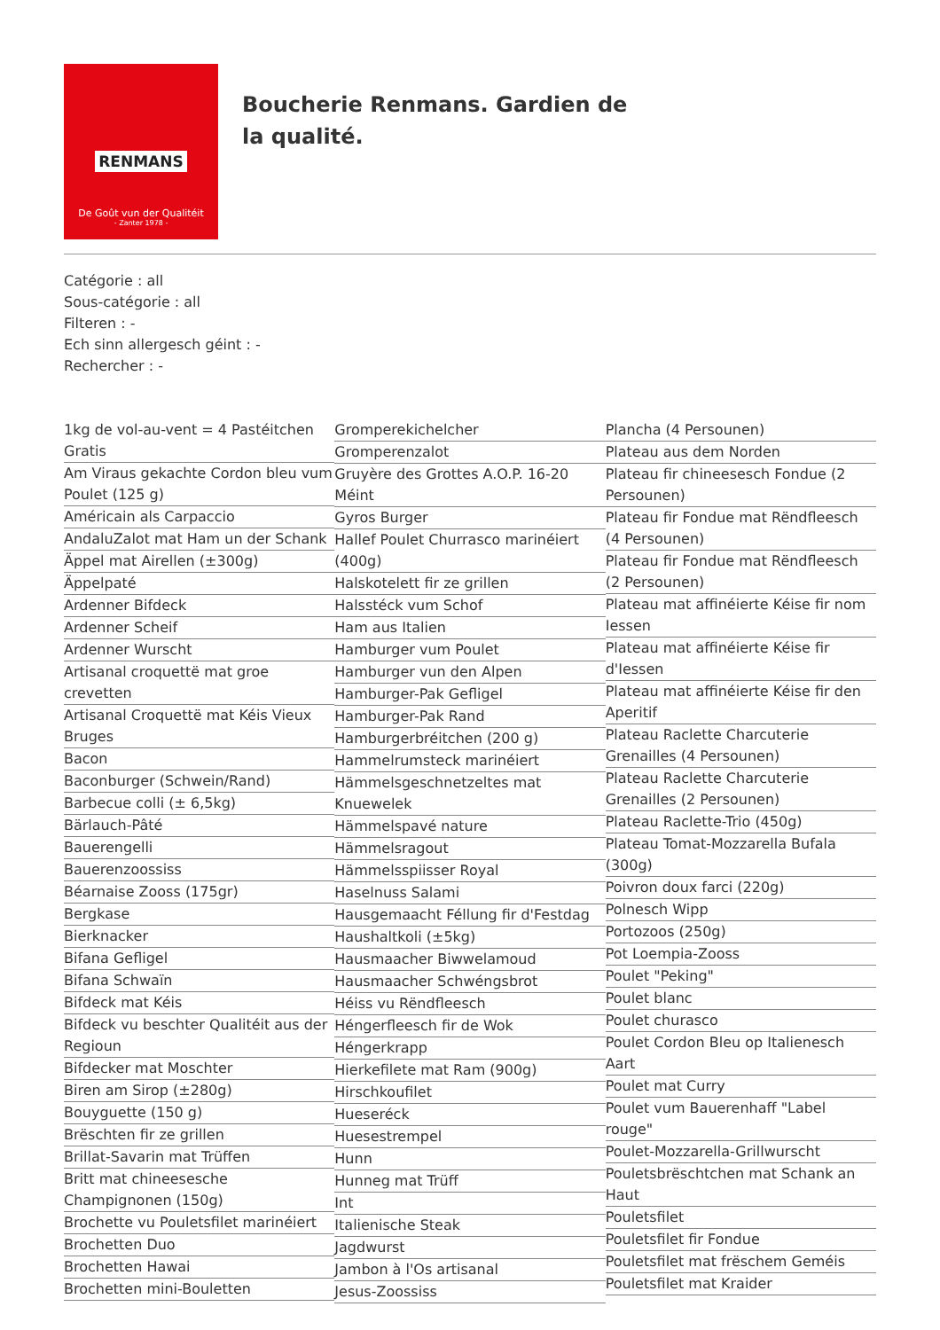RENMANS
De Goût vun der Qualitéit
- Zanter 1978 -
Boucherie Renmans. Gardien de la qualité.
Catégorie : all
Sous-catégorie : all
Filteren : -
Ech sinn allergesch géint : -
Rechercher : -
1kg de vol-au-vent = 4 Pastéitchen Gratis
Am Viraus gekachte Cordon bleu vum Poulet (125 g)
Américain als Carpaccio
AndaluZalot mat Ham un der Schank
Äppel mat Airellen (±300g)
Äppelpaté
Ardenner Bifdeck
Ardenner Scheif
Ardenner Wurscht
Artisanal croquettë mat groe crevetten
Artisanal Croquettë mat Kéis Vieux Bruges
Bacon
Baconburger (Schwein/Rand)
Barbecue colli (± 6,5kg)
Bärlauch-Pâté
Bauerengelli
Bauerenzoossiss
Béarnaise Zooss (175gr)
Bergkase
Bierknacker
Bifana Gefligel
Bifana Schwaïn
Bifdeck mat Kéis
Bifdeck vu beschter Qualitéit aus der Regioun
Bifdecker mat Moschter
Biren am Sirop (±280g)
Bouyguette (150 g)
Brëschten fir ze grillen
Brillat-Savarin mat Trüffen
Britt mat chineesesche Champignonen (150g)
Brochette vu Pouletsfilet marinéiert
Brochetten Duo
Brochetten Hawai
Brochetten mini-Bouletten
Gromperekichelcher
Gromperenzalot
Gruyère des Grottes A.O.P. 16-20 Méint
Gyros Burger
Hallef Poulet Churrasco marinéiert (400g)
Halskotelett fir ze grillen
Halsstéck vum Schof
Ham aus Italien
Hamburger vum Poulet
Hamburger vun den Alpen
Hamburger-Pak Gefligel
Hamburger-Pak Rand
Hamburgerbréitchen (200 g)
Hammelrumsteck marinéiert
Hämmelsgeschnetzeltes mat Knuewelek
Hämmelspavé nature
Hämmelsragout
Hämmelsspiisser Royal
Haselnuss Salami
Hausgemaacht Féllung fir d'Festdag
Haushaltkoli (±5kg)
Hausmaacher Biwwelamoud
Hausmaacher Schwéngsbrot
Héiss vu Rëndfleesch
Héngerfleesch fir de Wok
Héngerkrapp
Hierkefilete mat Ram (900g)
Hirschkoufilet
Hueseréck
Huesestrempel
Hunn
Hunneg mat Trüff
Int
Italienische Steak
Jagdwurst
Jambon à l'Os artisanal
Jesus-Zoossiss
Plancha (4 Persounen)
Plateau aus dem Norden
Plateau fir chineesesch Fondue (2 Persounen)
Plateau fir Fondue mat Rëndfleesch (4 Persounen)
Plateau fir Fondue mat Rëndfleesch (2 Persounen)
Plateau mat affinéierte Kéise fir nom Iessen
Plateau mat affinéierte Kéise fir d'Iessen
Plateau mat affinéierte Kéise fir den Aperitif
Plateau Raclette Charcuterie Grenailles (4 Persounen)
Plateau Raclette Charcuterie Grenailles (2 Persounen)
Plateau Raclette-Trio (450g)
Plateau Tomat-Mozzarella Bufala (300g)
Poivron doux farci (220g)
Polnesch Wipp
Portozoos (250g)
Pot Loempia-Zooss
Poulet "Peking"
Poulet blanc
Poulet churasco
Poulet Cordon Bleu op Italienesch Aart
Poulet mat Curry
Poulet vum Bauerenhaff "Label rouge"
Poulet-Mozzarella-Grillwurscht
Pouletsbrëschtchen mat Schank an Haut
Pouletsfilet
Pouletsfilet fir Fondue
Pouletsfilet mat frëschem Geméis
Pouletsfilet mat Kraider